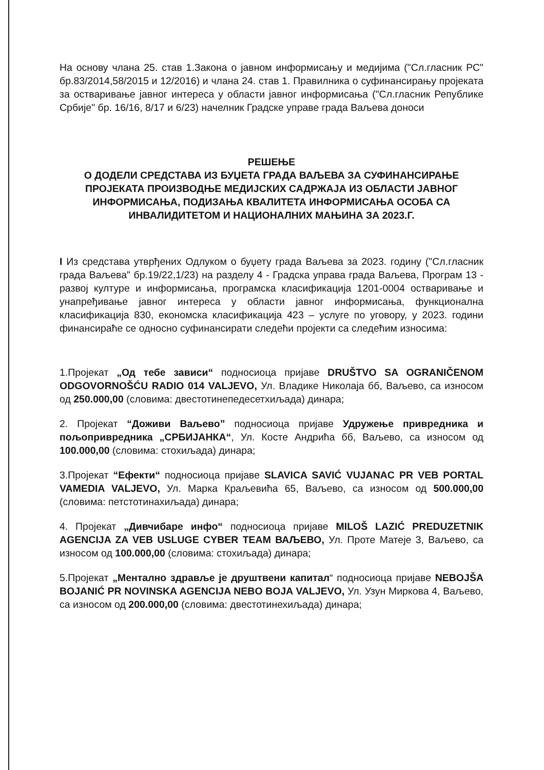На основу члана 25. став 1.Закона о јавном информисању и медијима ("Сл.гласник РС" бр.83/2014,58/2015 и 12/2016) и члана 24. став 1. Правилника о суфинансирању пројеката за остваривање јавног интереса у области јавног информисања ("Сл.гласник Републике Србије" бр. 16/16, 8/17 и 6/23) начелник Градске управе града Ваљева доноси
РЕШЕЊЕ
О ДОДЕЛИ СРЕДСТАВА ИЗ БУЏЕТА ГРАДА ВАЉЕВА ЗА СУФИНАНСИРАЊЕ ПРОЈЕКАТА ПРОИЗВОДЊЕ МЕДИЈСКИХ САДРЖАЈА ИЗ ОБЛАСТИ ЈАВНОГ ИНФОРМИСАЊА, ПОДИЗАЊА КВАЛИТЕТА ИНФОРМИСАЊА ОСОБА СА ИНВАЛИДИТЕТОМ И НАЦИОНАЛНИХ МАЊИНА ЗА 2023.Г.
I Из средстава утврђених Одлуком о буџету града Ваљева за 2023. годину ("Сл.гласник града Ваљева" бр.19/22,1/23) на разделу 4 - Градска управа града Ваљева, Програм 13 - развој културе и информисања, програмска класификација 1201-0004 остваривање и унапређивање јавног интереса у области јавног информисања, функционална класификација 830, економска класификација 423 – услуге по уговору, у 2023. години финансираће се односно суфинансирати следећи пројекти са следећим износима:
1.Пројекат „Од тебе зависи“ подносиоца пријаве DRUŠTVO SA OGRANIČENOM ODGOVORNOŠĆU RADIO 014 VALJEVO, Ул. Владике Николаја бб, Ваљево, са износом од 250.000,00 (словима: двестотинепедесетхиљада) динара;
2. Пројекат “Доживи Ваљево” подносиоца пријаве Удружење привредника и пољопривредника „СРБИЈАНКА“, Ул. Косте Андрића бб, Ваљево, са износом од 100.000,00 (словима: стохиљада) динара;
3.Пројекат “Ефекти“ подносиоца пријаве SLAVICA SAVIĆ VUJANAC PR VEB PORTAL VAMEDIA VALJEVO, Ул. Марка Краљевића 65, Ваљево, са износом од 500.000,00 (словима: петстотинахиљада) динара;
4. Пројекат „Дивчибаре инфо“ подносиоца пријаве MILOŠ LAZIĆ PREDUZETNIK AGENCIJA ZA VEB USLUGE CYBER TEAM ВАЉЕВО, Ул. Проте Матеје 3, Ваљево, са износом од 100.000,00 (словима: стохиљада) динара;
5.Пројекат „Ментално здравље је друштвени капитал“ подносиоца пријаве NEBOJŠA BOJANIĆ PR NOVINSKA AGENCIJA NEBO BOJA VALJEVO, Ул. Узун Миркова 4, Ваљево, са износом од 200.000,00 (словима: двестотинехиљада) динара;